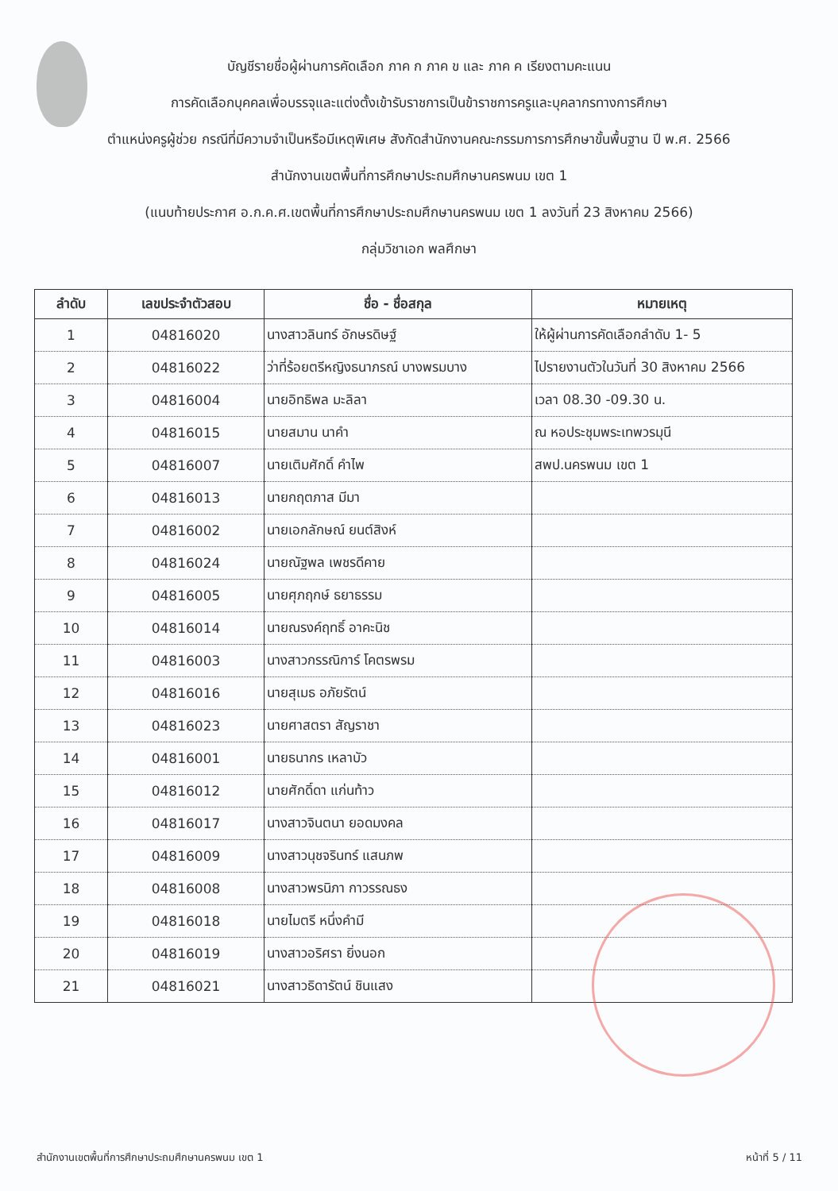บัญชีรายชื่อผู้ผ่านการคัดเลือก ภาค ก ภาค ข และ ภาค ค เรียงตามคะแนน
การคัดเลือกบุคคลเพื่อบรรจุและแต่งตั้งเข้ารับราชการเป็นข้าราชการครูและบุคลากรทางการศึกษา
ตำแหน่งครูผู้ช่วย กรณีที่มีความจำเป็นหรือมีเหตุพิเศษ สังกัดสำนักงานคณะกรรมการการศึกษาขั้นพื้นฐาน ปี พ.ศ. 2566
สำนักงานเขตพื้นที่การศึกษาประถมศึกษานครพนม เขต 1
(แนบท้ายประกาศ อ.ก.ค.ศ.เขตพื้นที่การศึกษาประถมศึกษานครพนม เขต 1 ลงวันที่ 23 สิงหาคม 2566)
กลุ่มวิชาเอก พลศึกษา
| ลำดับ | เลขประจำตัวสอบ | ชื่อ - ชื่อสกุล | หมายเหตุ |
| --- | --- | --- | --- |
| 1 | 04816020 | นางสาวลินทร์ อักษรดิษฐ์ | ให้ผู้ผ่านการคัดเลือกลำดับ 1- 5 |
| 2 | 04816022 | ว่าที่ร้อยตรีหญิงธนาภรณ์ บางพรมบาง | ไปรายงานตัวในวันที่ 30 สิงหาคม 2566 |
| 3 | 04816004 | นายอิทธิพล มะลิลา | เวลา 08.30 -09.30 น. |
| 4 | 04816015 | นายสมาน นาคำ | ณ หอประชุมพระเทพวรมุนี |
| 5 | 04816007 | นายเติมศักดิ์ คำไพ | สพป.นครพนม เขต 1 |
| 6 | 04816013 | นายกฤตภาส มีมา | |
| 7 | 04816002 | นายเอกลักษณ์ ยนต์สิงห์ | |
| 8 | 04816024 | นายณัฐพล เพชรดีคาย | |
| 9 | 04816005 | นายศุภฤกษ์ ธยาธรรม | |
| 10 | 04816014 | นายณรงค์ฤทธิ์ อาคะนิช | |
| 11 | 04816003 | นางสาวกรรณิการ์ โคตรพรม | |
| 12 | 04816016 | นายสุเมธ อภัยรัตน์ | |
| 13 | 04816023 | นายศาสตรา สัญราชา | |
| 14 | 04816001 | นายธนากร เหลาบัว | |
| 15 | 04816012 | นายศักดิ์ดา แก่นท้าว | |
| 16 | 04816017 | นางสาวจินตนา ยอดมงคล | |
| 17 | 04816009 | นางสาวนุชจรินทร์ แสนภพ | |
| 18 | 04816008 | นางสาวพรนิภา กาวรรณธง | |
| 19 | 04816018 | นายไมตรี หนึ่งคำมี | |
| 20 | 04816019 | นางสาวอริศรา ยิ่งนอก | |
| 21 | 04816021 | นางสาวธิดารัตน์ ชินแสง | |
สำนักงานเขตพื้นที่การศึกษาประถมศึกษานครพนม เขต 1 หน้าที่ 5 / 11